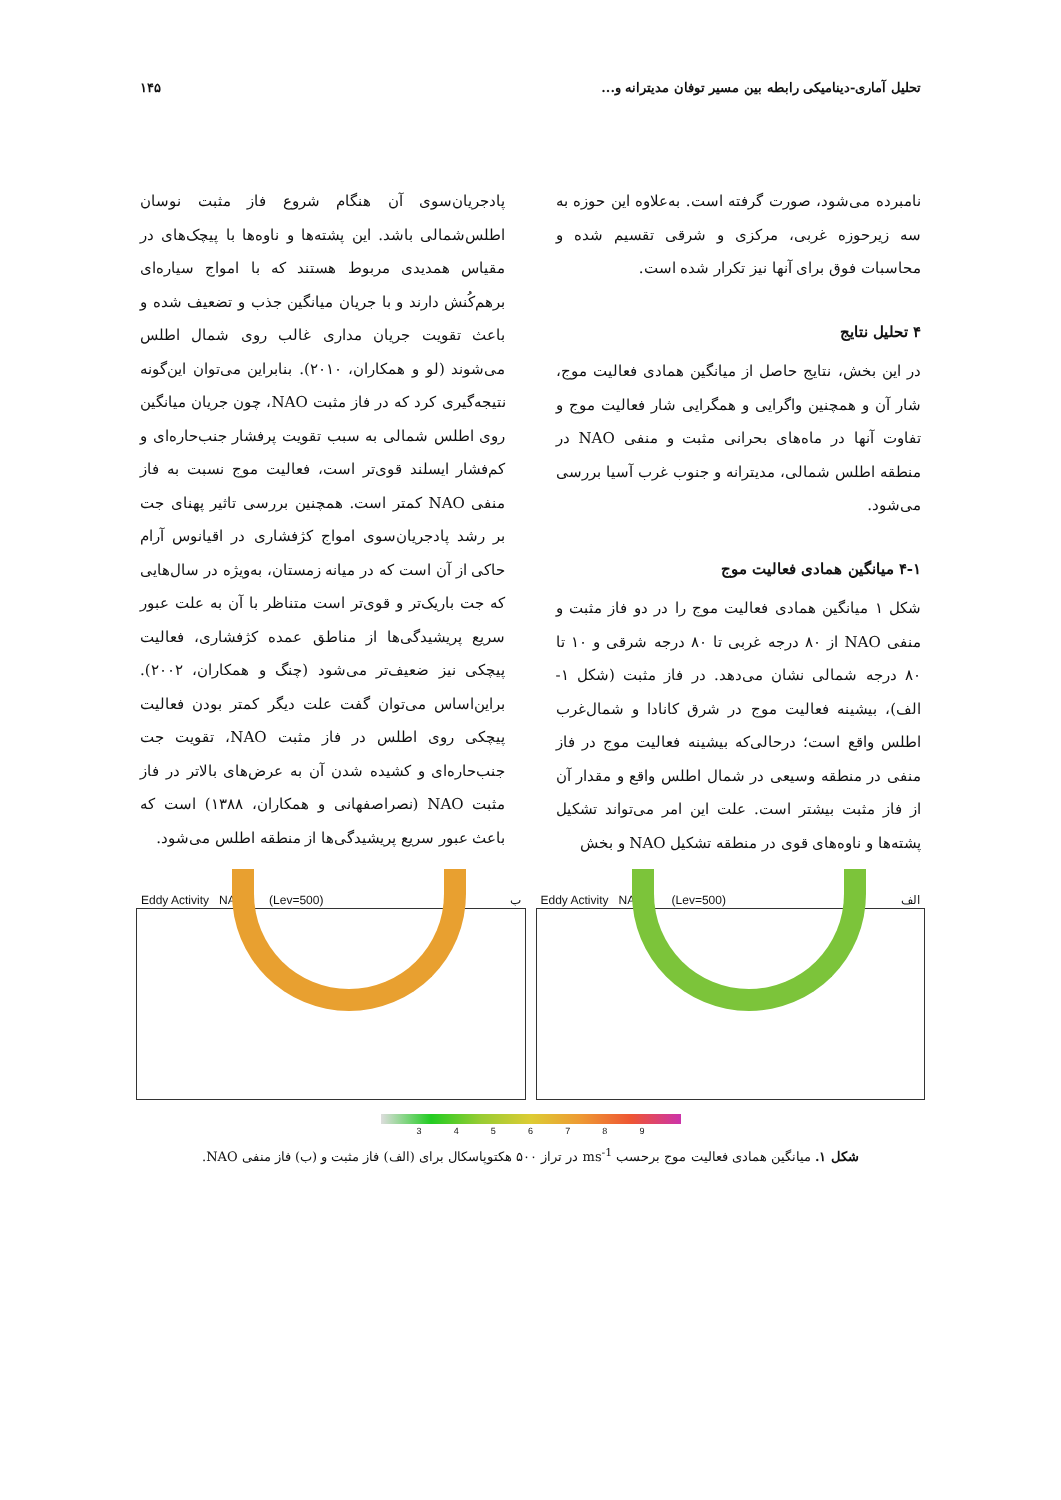تحلیل آماری-دینامیکی رابطه بین مسیر توفان مدیترانه و... ۱۴۵
نامبرده می‌شود، صورت گرفته است. به‌علاوه این حوزه به سه زیرحوزه غربی، مرکزی و شرقی تقسیم شده و محاسبات فوق برای آنها نیز تکرار شده است.
۴ تحلیل نتایج
در این بخش، نتایج حاصل از میانگین همادی فعالیت موج، شار آن و همچنین واگرایی و همگرایی شار فعالیت موج و تفاوت آنها در ماه‌های بحرانی مثبت و منفی NAO در منطقه اطلس شمالی، مدیترانه و جنوب غرب آسیا بررسی می‌شود.
۴-۱ میانگین همادی فعالیت موج
شکل ۱ میانگین همادی فعالیت موج را در دو فاز مثبت و منفی NAO از ۸۰ درجه غربی تا ۸۰ درجه شرقی و ۱۰ تا ۸۰ درجه شمالی نشان می‌دهد. در فاز مثبت (شکل ۱-الف)، بیشینه فعالیت موج در شرق کانادا و شمال‌غرب اطلس واقع است؛ درحالی‌که بیشینه فعالیت موج در فاز منفی در منطقه وسیعی در شمال اطلس واقع و مقدار آن از فاز مثبت بیشتر است. علت این امر می‌تواند تشکیل پشته‌ها و ناوه‌های قوی در منطقه تشکیل NAO و بخش
پادجریان‌سوی آن هنگام شروع فاز مثبت نوسان اطلس‌شمالی باشد. این پشته‌ها و ناوه‌ها با پیچک‌های در مقیاس همدیدی مربوط هستند که با امواج سیاره‌ای برهم‌کُنش دارند و با جریان میانگین جذب و تضعیف شده و باعث تقویت جریان مداری غالب روی شمال اطلس می‌شوند (لو و همکاران، ۲۰۱۰). بنابراین می‌توان این‌گونه نتیجه‌گیری کرد که در فاز مثبت NAO، چون جریان میانگین روی اطلس شمالی به سبب تقویت پرفشار جنب‌حاره‌ای و کم‌فشار ایسلند قوی‌تر است، فعالیت موج نسبت به فاز منفی NAO کمتر است. همچنین بررسی تاثیر پهنای جت بر رشد پادجریان‌سوی امواج کژفشاری در اقیانوس آرام حاکی از آن است که در میانه زمستان، به‌ویژه در سال‌هایی که جت باریک‌تر و قوی‌تر است متناظر با آن به علت عبور سریع پریشیدگی‌ها از مناطق عمده کژفشاری، فعالیت پیچکی نیز ضعیف‌تر می‌شود (چنگ و همکاران، ۲۰۰۲). براین‌اساس می‌توان گفت علت دیگر کمتر بودن فعالیت پیچکی روی اطلس در فاز مثبت NAO، تقویت جت جنب‌حاره‌ای و کشیده شدن آن به عرض‌های بالاتر در فاز مثبت NAO (نصراصفهانی و همکاران، ۱۳۸۸) است که باعث عبور سریع پریشیدگی‌ها از منطقه اطلس می‌شود.
Eddy Activity NAO+ (Lev=500) الف
Eddy Activity NAO- (Lev=500) ب
3 4 5 6 7 8 9
شکل ۱. میانگین همادی فعالیت موج برحسب ms<sup>-1</sup> در تراز ۵۰۰ هکتوپاسکال برای (الف) فاز مثبت و (ب) فاز منفی NAO.